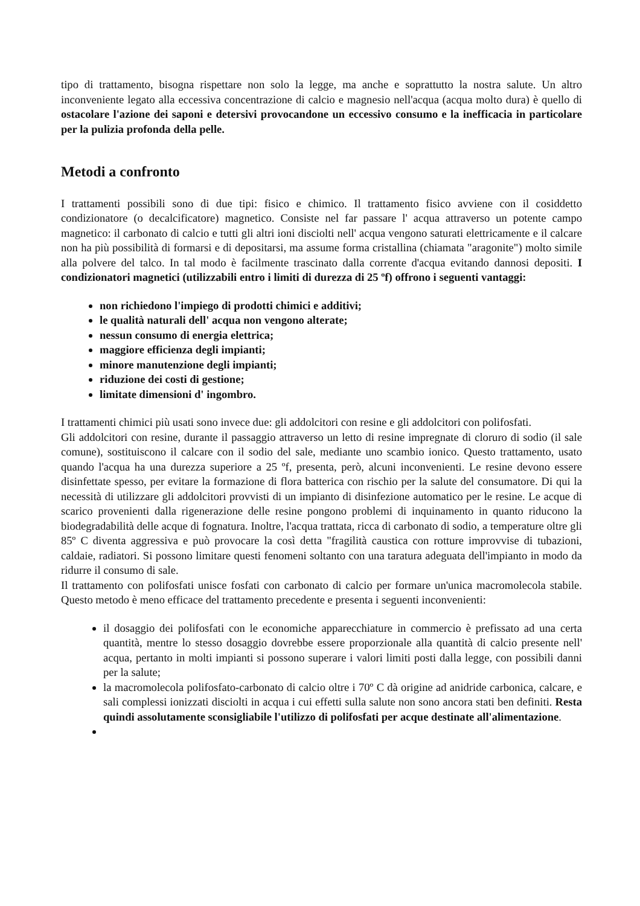tipo di trattamento, bisogna rispettare non solo la legge, ma anche e soprattutto la nostra salute. Un altro inconveniente legato alla eccessiva concentrazione di calcio e magnesio nell'acqua (acqua molto dura) è quello di ostacolare l'azione dei saponi e detersivi provocandone un eccessivo consumo e la inefficacia in particolare per la pulizia profonda della pelle.
Metodi a confronto
I trattamenti possibili sono di due tipi: fisico e chimico. Il trattamento fisico avviene con il cosiddetto condizionatore (o decalcificatore) magnetico. Consiste nel far passare l' acqua attraverso un potente campo magnetico: il carbonato di calcio e tutti gli altri ioni disciolti nell' acqua vengono saturati elettricamente e il calcare non ha più possibilità di formarsi e di depositarsi, ma assume forma cristallina (chiamata "aragonite") molto simile alla polvere del talco. In tal modo è facilmente trascinato dalla corrente d'acqua evitando dannosi depositi. I condizionatori magnetici (utilizzabili entro i limiti di durezza di 25 ºf) offrono i seguenti vantaggi:
non richiedono l'impiego di prodotti chimici e additivi;
le qualità naturali dell' acqua non vengono alterate;
nessun consumo di energia elettrica;
maggiore efficienza degli impianti;
minore manutenzione degli impianti;
riduzione dei costi di gestione;
limitate dimensioni d' ingombro.
I trattamenti chimici più usati sono invece due: gli addolcitori con resine e gli addolcitori con polifosfati.
Gli addolcitori con resine, durante il passaggio attraverso un letto di resine impregnate di cloruro di sodio (il sale comune), sostituiscono il calcare con il sodio del sale, mediante uno scambio ionico. Questo trattamento, usato quando l'acqua ha una durezza superiore a 25 ºf, presenta, però, alcuni inconvenienti. Le resine devono essere disinfettate spesso, per evitare la formazione di flora batterica con rischio per la salute del consumatore. Di qui la necessità di utilizzare gli addolcitori provvisti di un impianto di disinfezione automatico per le resine. Le acque di scarico provenienti dalla rigenerazione delle resine pongono problemi di inquinamento in quanto riducono la biodegradabilità delle acque di fognatura. Inoltre, l'acqua trattata, ricca di carbonato di sodio, a temperature oltre gli 85º C diventa aggressiva e può provocare la così detta "fragilità caustica con rotture improvvise di tubazioni, caldaie, radiatori. Si possono limitare questi fenomeni soltanto con una taratura adeguata dell'impianto in modo da ridurre il consumo di sale.
Il trattamento con polifosfati unisce fosfati con carbonato di calcio per formare un'unica macromolecola stabile. Questo metodo è meno efficace del trattamento precedente e presenta i seguenti inconvenienti:
il dosaggio dei polifosfati con le economiche apparecchiature in commercio è prefissato ad una certa quantità, mentre lo stesso dosaggio dovrebbe essere proporzionale alla quantità di calcio presente nell' acqua, pertanto in molti impianti si possono superare i valori limiti posti dalla legge, con possibili danni per la salute;
la macromolecola polifosfato-carbonato di calcio oltre i 70º C dà origine ad anidride carbonica, calcare, e sali complessi ionizzati disciolti in acqua i cui effetti sulla salute non sono ancora stati ben definiti. Resta quindi assolutamente sconsigliabile l'utilizzo di polifosfati per acque destinate all'alimentazione.